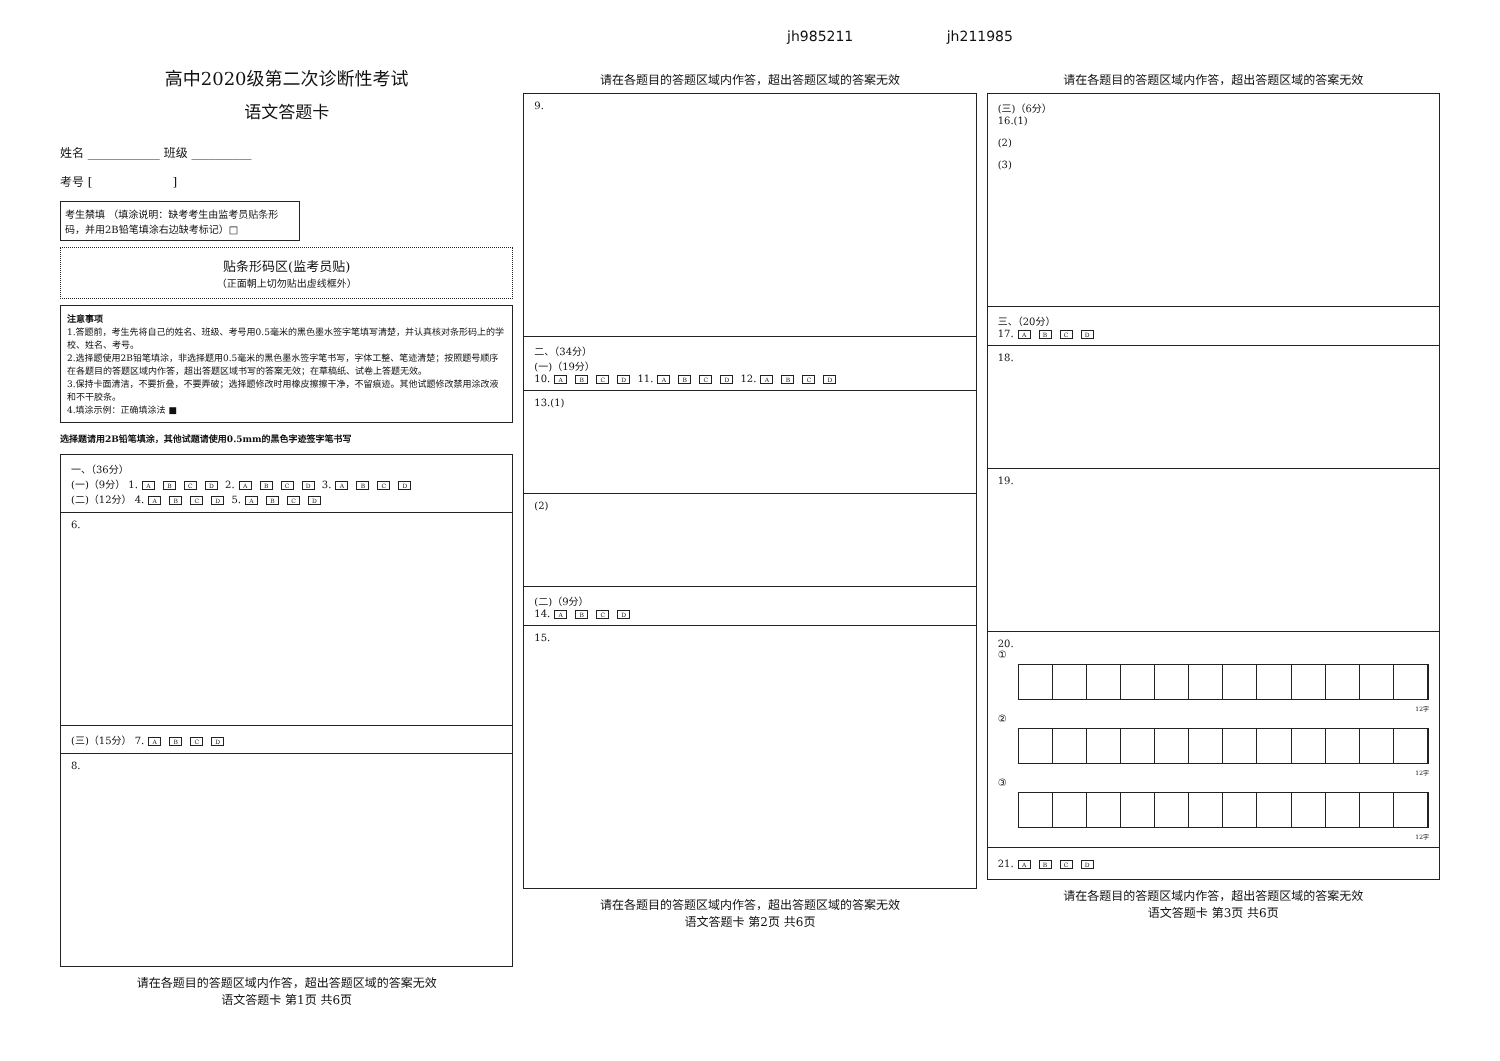jh985211 jh211985
高中2020级第二次诊断性考试
语文答题卡
姓名 ____________ 班级 __________
考号 [ ]
考生禁填 （填涂说明：缺考考生由监考员贴条形码，并用2B铅笔填涂右边缺考标记）□
贴条形码区(监考员贴)
（正面朝上切勿贴出虚线框外）
注意事项
1.答题前，考生先将自己的姓名、班级、考号用0.5毫米的黑色墨水签字笔填写清楚，并认真核对条形码上的学校、姓名、考号。
2.选择题使用2B铅笔填涂，非选择题用0.5毫米的黑色墨水签字笔书写，字体工整、笔迹清楚；按照题号顺序在各题目的答题区域内作答，超出答题区域书写的答案无效；在草稿纸、试卷上答题无效。
3.保持卡面清洁，不要折叠，不要弄破；选择题修改时用橡皮擦擦干净，不留痕迹。其他试题修改禁用涂改液和不干胶条。
4.填涂示例：正确填涂法 ■
选择题请用2B铅笔填涂，其他试题请使用0.5mm的黑色字迹签字笔书写
一、（36分）
(一)（9分） 1. ABCD 2. ABCD 3. ABCD
(二)（12分） 4. ABCD 5. ABCD
6.
(三)（15分） 7. ABCD
8.
请在各题目的答题区域内作答，超出答题区域的答案无效
语文答题卡 第1页 共6页
请在各题目的答题区域内作答，超出答题区域的答案无效
9.
二、（34分）
(一)（19分）
10. ABCD 11. ABCD 12. ABCD
13.(1)
(2)
(二)（9分）
14. ABCD
15.
请在各题目的答题区域内作答，超出答题区域的答案无效
语文答题卡 第2页 共6页
请在各题目的答题区域内作答，超出答题区域的答案无效
(三)（6分）
16.(1)
(2)
(3)
三、（20分）
17. ABCD
18.
19.
20.
①
12字
②
12字
③
12字
21. ABCD
请在各题目的答题区域内作答，超出答题区域的答案无效
语文答题卡 第3页 共6页